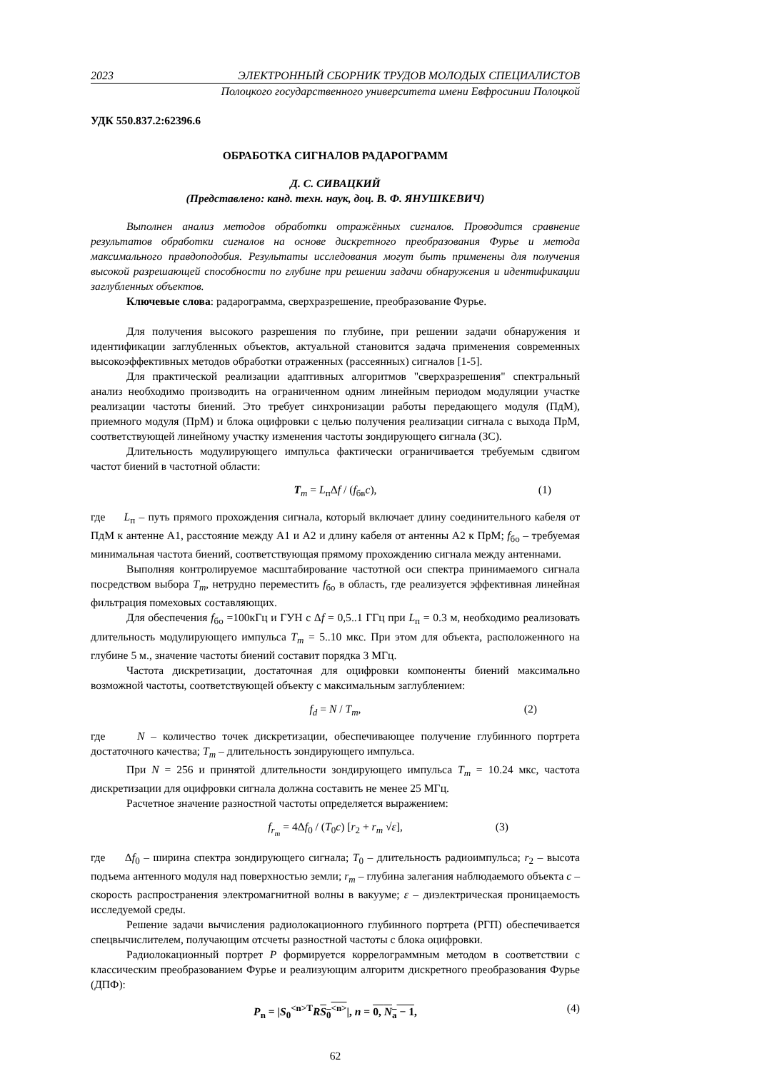2023 ЭЛЕКТРОННЫЙ СБОРНИК ТРУДОВ МОЛОДЫХ СПЕЦИАЛИСТОВ
Полоцкого государственного университета имени Евфросинии Полоцкой
УДК 550.837.2:62396.6
ОБРАБОТКА СИГНАЛОВ РАДАРОГРАММ
Д. С. СИВАЦКИЙ
(Представлено: канд. техн. наук, доц. В. Ф. ЯНУШКЕВИЧ)
Выполнен анализ методов обработки отражённых сигналов. Проводится сравнение результатов обработки сигналов на основе дискретного преобразования Фурье и метода максимального правдоподобия. Результаты исследования могут быть применены для получения высокой разрешающей способности по глубине при решении задачи обнаружения и идентификации заглубленных объектов.
Ключевые слова: радарограмма, сверхразрешение, преобразование Фурье.
Для получения высокого разрешения по глубине, при решении задачи обнаружения и идентификации заглубленных объектов, актуальной становится задача применения современных высокоэффективных методов обработки отраженных (рассеянных) сигналов [1-5].
Для практической реализации адаптивных алгоритмов "сверхразрешения" спектральный анализ необходимо производить на ограниченном одним линейным периодом модуляции участке реализации частоты биений. Это требует синхронизации работы передающего модуля (ПдМ), приемного модуля (ПрМ) и блока оцифровки с целью получения реализации сигнала с выхода ПрМ, соответствующей линейному участку изменения частоты зондирующего сигнала (ЗС).
Длительность модулирующего импульса фактически ограничивается требуемым сдвигом частот биений в частотной области:
T<sub>m</sub> = L<sub>п</sub>Δf / (f<sub>бв</sub>c), (1)
где L<sub>п</sub> – путь прямого прохождения сигнала, который включает длину соединительного кабеля от ПдМ к антенне А1, расстояние между А1 и А2 и длину кабеля от антенны А2 к ПрМ; f<sub>бо</sub> – требуемая минимальная частота биений, соответствующая прямому прохождению сигнала между антеннами.
Выполняя контролируемое масштабирование частотной оси спектра принимаемого сигнала посредством выбора T<sub>m</sub>, нетрудно переместить f<sub>бо</sub> в область, где реализуется эффективная линейная фильтрация помеховых составляющих.
Для обеспечения f<sub>бо</sub> =100кГц и ГУН с Δf = 0,5..1 ГГц при L<sub>п</sub> = 0.3 м, необходимо реализовать длительность модулирующего импульса T<sub>m</sub> = 5..10 мкс. При этом для объекта, расположенного на глубине 5 м., значение частоты биений составит порядка 3 МГц.
Частота дискретизации, достаточная для оцифровки компоненты биений максимально возможной частоты, соответствующей объекту с максимальным заглублением:
f<sub>d</sub> = N / T<sub>m</sub>, (2)
где N – количество точек дискретизации, обеспечивающее получение глубинного портрета достаточного качества; T<sub>m</sub> – длительность зондирующего импульса.
При N = 256 и принятой длительности зондирующего импульса T<sub>m</sub> = 10.24 мкс, частота дискретизации для оцифровки сигнала должна составить не менее 25 МГц.
Расчетное значение разностной частоты определяется выражением:
f<sub>r<sub>m</sub></sub> = 4Δf<sub>0</sub> / (T<sub>0</sub>c) [r<sub>2</sub> + r<sub>m</sub> √ε], (3)
где Δf<sub>0</sub> – ширина спектра зондирующего сигнала; T<sub>0</sub> – длительность радиоимпульса; r<sub>2</sub> – высота подъема антенного модуля над поверхностью земли; r<sub>m</sub> – глубина залегания наблюдаемого объекта c – скорость распространения электромагнитной волны в вакууме; ε – диэлектрическая проницаемость исследуемой среды.
Решение задачи вычисления радиолокационного глубинного портрета (РГП) обеспечивается спецвычислителем, получающим отсчеты разностной частоты с блока оцифровки.
Радиолокационный портрет P формируется коррелограммным методом в соответствии с классическим преобразованием Фурье и реализующим алгоритм дискретного преобразования Фурье (ДПФ):
P<sub>n</sub> = |S<sub>0</sub><sup><n>T</sup>RS<sub>0</sub><sup><n></sup>|, n = 0, N<sub>a</sub> − 1, (4)
62